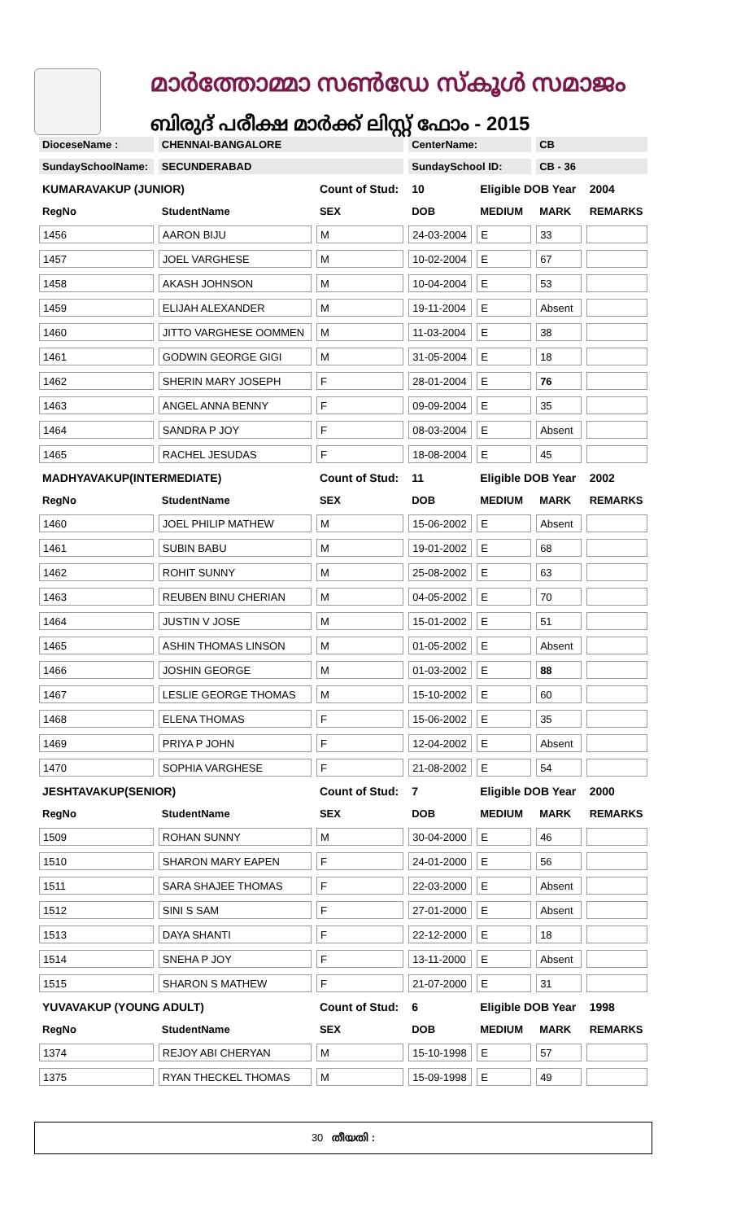മാർത്തോമ്മാ സൺഡേ സ്കൂൾ സമാജം
ബിരുദ് പരീക്ഷ മാർക്ക് ലിസ്റ്റ് ഫോം - 2015
| DioceseName : | CHENNAI-BANGALORE | | CenterName: | | CB | |
| SundaySchoolName: | SECUNDERABAD | | SundaySchool ID: | | CB - 36 | |
| KUMARAVAKUP (JUNIOR) | | Count of Stud: | 10 | Eligible DOB Year | | 2004 |
| RegNo | StudentName | SEX | DOB | MEDIUM | MARK | REMARKS |
| 1456 | AARON BIJU | M | 24-03-2004 | E | 33 | |
| 1457 | JOEL VARGHESE | M | 10-02-2004 | E | 67 | |
| 1458 | AKASH JOHNSON | M | 10-04-2004 | E | 53 | |
| 1459 | ELIJAH ALEXANDER | M | 19-11-2004 | E | Absent | |
| 1460 | JITTO VARGHESE OOMMEN | M | 11-03-2004 | E | 38 | |
| 1461 | GODWIN GEORGE GIGI | M | 31-05-2004 | E | 18 | |
| 1462 | SHERIN MARY JOSEPH | F | 28-01-2004 | E | 76 | |
| 1463 | ANGEL ANNA BENNY | F | 09-09-2004 | E | 35 | |
| 1464 | SANDRA P JOY | F | 08-03-2004 | E | Absent | |
| 1465 | RACHEL JESUDAS | F | 18-08-2004 | E | 45 | |
| MADHYAVAKUP(INTERMEDIATE) | | Count of Stud: | 11 | Eligible DOB Year | | 2002 |
| RegNo | StudentName | SEX | DOB | MEDIUM | MARK | REMARKS |
| 1460 | JOEL PHILIP MATHEW | M | 15-06-2002 | E | Absent | |
| 1461 | SUBIN BABU | M | 19-01-2002 | E | 68 | |
| 1462 | ROHIT SUNNY | M | 25-08-2002 | E | 63 | |
| 1463 | REUBEN BINU CHERIAN | M | 04-05-2002 | E | 70 | |
| 1464 | JUSTIN V JOSE | M | 15-01-2002 | E | 51 | |
| 1465 | ASHIN THOMAS LINSON | M | 01-05-2002 | E | Absent | |
| 1466 | JOSHIN GEORGE | M | 01-03-2002 | E | 88 | |
| 1467 | LESLIE GEORGE THOMAS | M | 15-10-2002 | E | 60 | |
| 1468 | ELENA THOMAS | F | 15-06-2002 | E | 35 | |
| 1469 | PRIYA P JOHN | F | 12-04-2002 | E | Absent | |
| 1470 | SOPHIA VARGHESE | F | 21-08-2002 | E | 54 | |
| JESHTAVAKUP(SENIOR) | | Count of Stud: | 7 | Eligible DOB Year | | 2000 |
| RegNo | StudentName | SEX | DOB | MEDIUM | MARK | REMARKS |
| 1509 | ROHAN SUNNY | M | 30-04-2000 | E | 46 | |
| 1510 | SHARON MARY EAPEN | F | 24-01-2000 | E | 56 | |
| 1511 | SARA SHAJEE THOMAS | F | 22-03-2000 | E | Absent | |
| 1512 | SINI S SAM | F | 27-01-2000 | E | Absent | |
| 1513 | DAYA SHANTI | F | 22-12-2000 | E | 18 | |
| 1514 | SNEHA P JOY | F | 13-11-2000 | E | Absent | |
| 1515 | SHARON S MATHEW | F | 21-07-2000 | E | 31 | |
| YUVAVAKUP (YOUNG ADULT) | | Count of Stud: | 6 | Eligible DOB Year | | 1998 |
| RegNo | StudentName | SEX | DOB | MEDIUM | MARK | REMARKS |
| 1374 | REJOY ABI CHERYAN | M | 15-10-1998 | E | 57 | |
| 1375 | RYAN THECKEL THOMAS | M | 15-09-1998 | E | 49 | |
30 തീയതി :